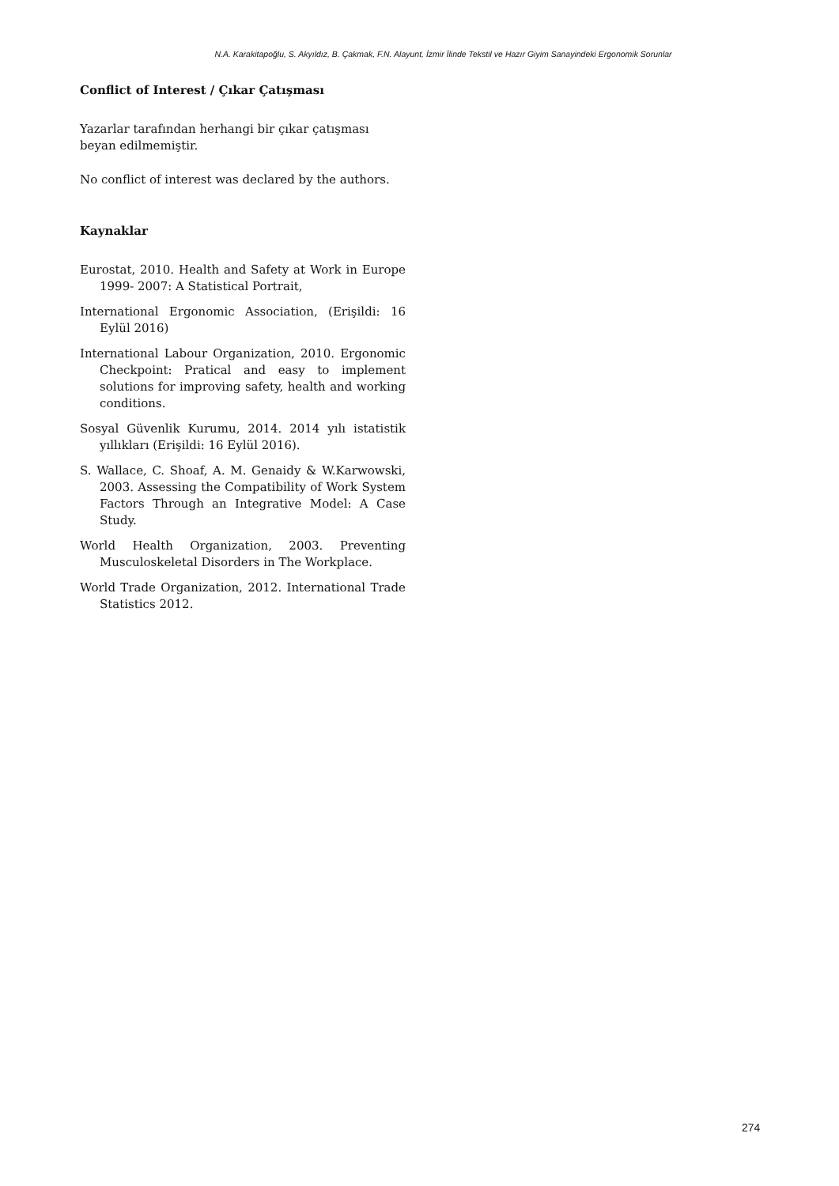N.A. Karakitapoğlu, S. Akyıldız, B. Çakmak, F.N. Alayunt, İzmir İlinde Tekstil ve Hazır Giyim Sanayindeki Ergonomik Sorunlar
Conflict of Interest / Çıkar Çatışması
Yazarlar tarafından herhangi bir çıkar çatışması beyan edilmemiştir.
No conflict of interest was declared by the authors.
Kaynaklar
Eurostat, 2010. Health and Safety at Work in Europe 1999- 2007: A Statistical Portrait,
International Ergonomic Association, (Erişildi: 16 Eylül 2016)
International Labour Organization, 2010. Ergonomic Checkpoint: Pratical and easy to implement solutions for improving safety, health and working conditions.
Sosyal Güvenlik Kurumu, 2014. 2014 yılı istatistik yıllıkları (Erişildi: 16 Eylül 2016).
S. Wallace, C. Shoaf, A. M. Genaidy & W.Karwowski, 2003. Assessing the Compatibility of Work System Factors Through an Integrative Model: A Case Study.
World Health Organization, 2003. Preventing Musculoskeletal Disorders in The Workplace.
World Trade Organization, 2012. International Trade Statistics 2012.
274